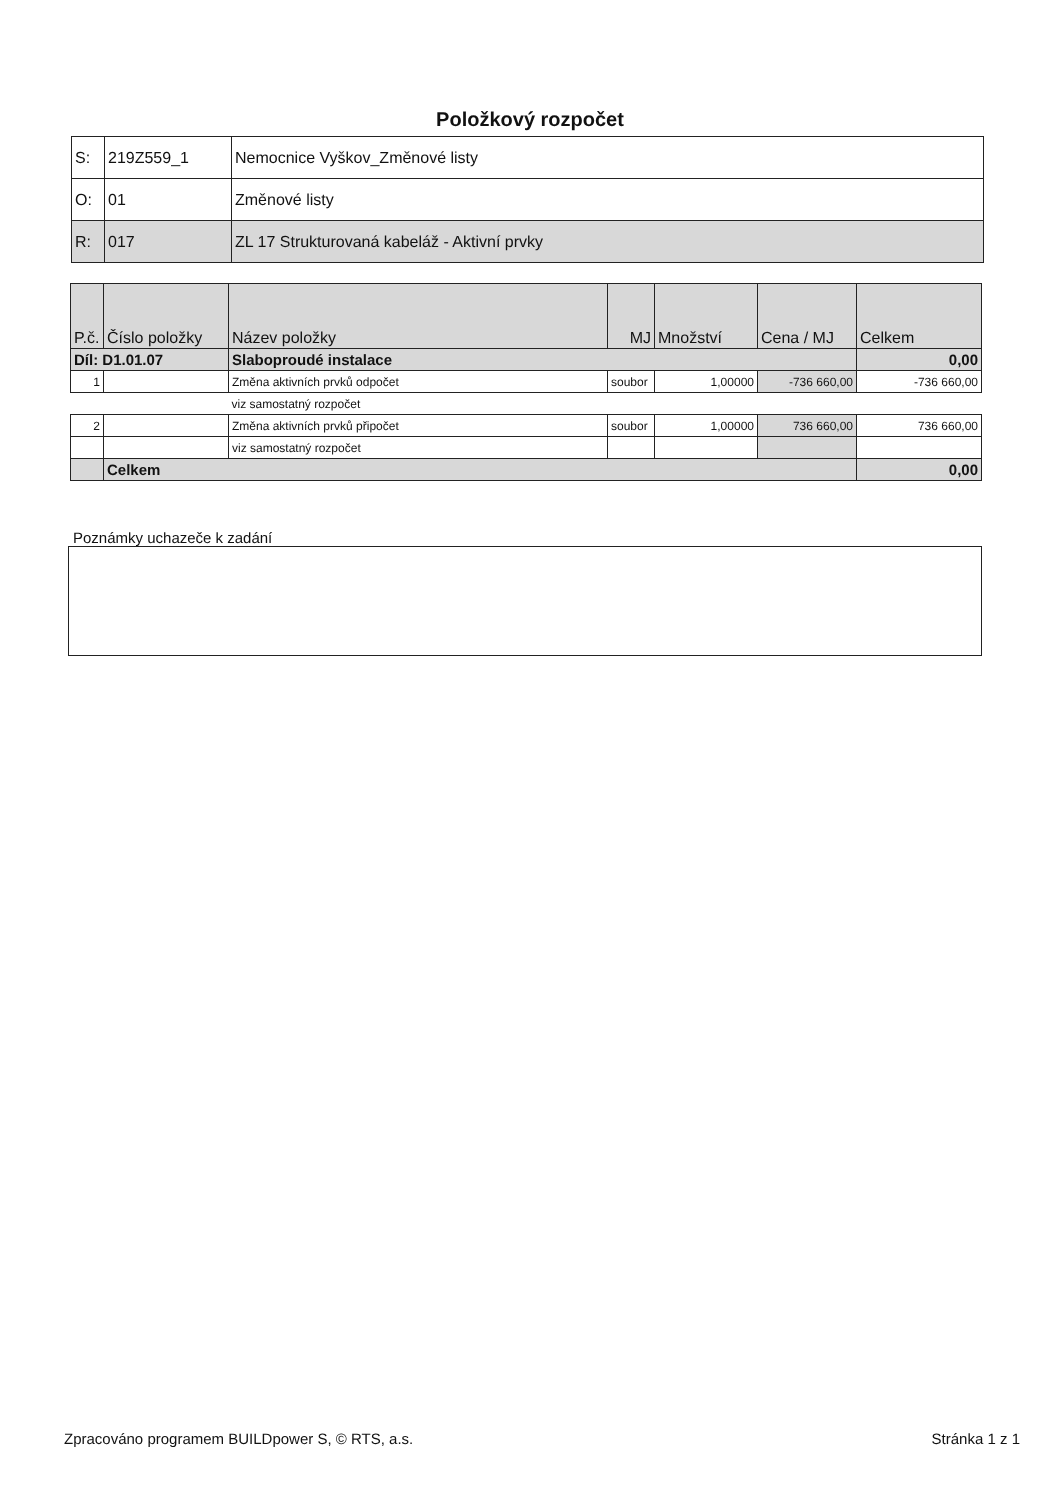Položkový rozpočet
| S: | 219Z559_1 | Nemocnice Vyškov_Změnové listy |
| O: | 01 | Změnové listy |
| R: | 017 | ZL 17 Strukturovaná kabeláž - Aktivní prvky |
| P.č. | Číslo položky | Název položky | MJ | Množství | Cena / MJ | Celkem |
| --- | --- | --- | --- | --- | --- | --- |
| Díl: D1.01.07 | | Slaboproudé instalace | | | | 0,00 |
| 1 | | Změna aktivních prvků odpočet | soubor | 1,00000 | -736 660,00 | -736 660,00 |
| | | viz samostatný rozpočet | | | | |
| 2 | | Změna aktivních prvků připočet | soubor | 1,00000 | 736 660,00 | 736 660,00 |
| | | viz samostatný rozpočet | | | | |
| | Celkem | | | | | 0,00 |
Poznámky uchazeče k zadání
Zpracováno programem BUILDpower S, © RTS, a.s. Stránka 1 z 1